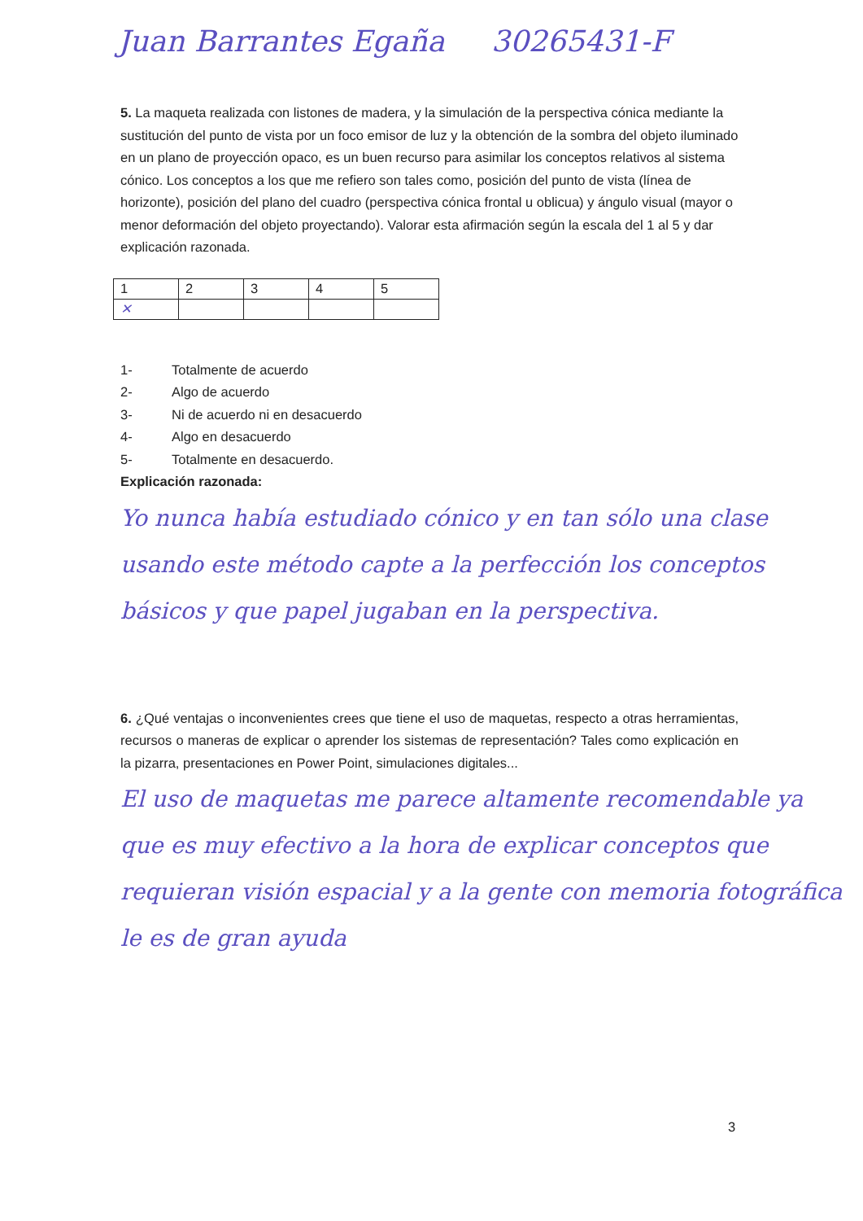Juan Barrantes Egaña 30265431-F
5. La maqueta realizada con listones de madera, y la simulación de la perspectiva cónica mediante la sustitución del punto de vista por un foco emisor de luz y la obtención de la sombra del objeto iluminado en un plano de proyección opaco, es un buen recurso para asimilar los conceptos relativos al sistema cónico. Los conceptos a los que me refiero son tales como, posición del punto de vista (línea de horizonte), posición del plano del cuadro (perspectiva cónica frontal u oblicua) y ángulo visual (mayor o menor deformación del objeto proyectando). Valorar esta afirmación según la escala del 1 al 5 y dar explicación razonada.
| 1 | 2 | 3 | 4 | 5 |
| ✕ | | | | |
1- Totalmente de acuerdo
2- Algo de acuerdo
3- Ni de acuerdo ni en desacuerdo
4- Algo en desacuerdo
5- Totalmente en desacuerdo.
Explicación razonada:
Yo nunca había estudiado cónico y en tan sólo una clase usando este método capte a la perfección los conceptos básicos y que papel jugaban en la perspectiva.
6. ¿Qué ventajas o inconvenientes crees que tiene el uso de maquetas, respecto a otras herramientas, recursos o maneras de explicar o aprender los sistemas de representación? Tales como explicación en la pizarra, presentaciones en Power Point, simulaciones digitales...
El uso de maquetas me parece altamente recomendable ya que es muy efectivo a la hora de explicar conceptos que requieran visión espacial y a la gente con memoria fotográfica le es de gran ayuda
3